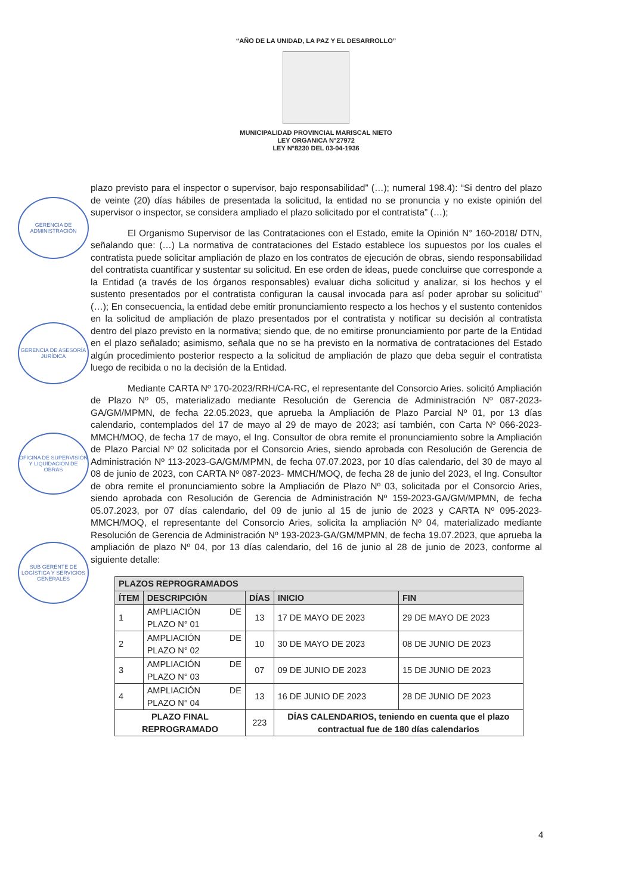“AÑO DE LA UNIDAD, LA PAZ Y EL DESARROLLO”
MUNICIPALIDAD PROVINCIAL MARISCAL NIETO
LEY ORGANICA N°27972
LEY N°8230 DEL 03-04-1936
GERENCIA DE ADMINISTRACIÓN
GERENCIA DE ASESORÍA JURÍDICA
OFICINA DE SUPERVISIÓN Y LIQUIDACIÓN DE OBRAS
SUB GERENTE DE LOGÍSTICA Y SERVICIOS GENERALES
plazo previsto para el inspector o supervisor, bajo responsabilidad” (…); numeral 198.4): “Si dentro del plazo de veinte (20) días hábiles de presentada la solicitud, la entidad no se pronuncia y no existe opinión del supervisor o inspector, se considera ampliado el plazo solicitado por el contratista” (…);
El Organismo Supervisor de las Contrataciones con el Estado, emite la Opinión N° 160-2018/ DTN, señalando que: (…) La normativa de contrataciones del Estado establece los supuestos por los cuales el contratista puede solicitar ampliación de plazo en los contratos de ejecución de obras, siendo responsabilidad del contratista cuantificar y sustentar su solicitud. En ese orden de ideas, puede concluirse que corresponde a la Entidad (a través de los órganos responsables) evaluar dicha solicitud y analizar, si los hechos y el sustento presentados por el contratista configuran la causal invocada para así poder aprobar su solicitud” (…); En consecuencia, la entidad debe emitir pronunciamiento respecto a los hechos y el sustento contenidos en la solicitud de ampliación de plazo presentados por el contratista y notificar su decisión al contratista dentro del plazo previsto en la normativa; siendo que, de no emitirse pronunciamiento por parte de la Entidad en el plazo señalado; asimismo, señala que no se ha previsto en la normativa de contrataciones del Estado algún procedimiento posterior respecto a la solicitud de ampliación de plazo que deba seguir el contratista luego de recibida o no la decisión de la Entidad.
Mediante CARTA Nº 170-2023/RRH/CA-RC, el representante del Consorcio Aries. solicitó Ampliación de Plazo Nº 05, materializado mediante Resolución de Gerencia de Administración Nº 087-2023-GA/GM/MPMN, de fecha 22.05.2023, que aprueba la Ampliación de Plazo Parcial Nº 01, por 13 días calendario, contemplados del 17 de mayo al 29 de mayo de 2023; así también, con Carta Nº 066-2023-MMCH/MOQ, de fecha 17 de mayo, el Ing. Consultor de obra remite el pronunciamiento sobre la Ampliación de Plazo Parcial Nº 02 solicitada por el Consorcio Aries, siendo aprobada con Resolución de Gerencia de Administración Nº 113-2023-GA/GM/MPMN, de fecha 07.07.2023, por 10 días calendario, del 30 de mayo al 08 de junio de 2023, con CARTA Nº 087-2023- MMCH/MOQ, de fecha 28 de junio del 2023, el Ing. Consultor de obra remite el pronunciamiento sobre la Ampliación de Plazo Nº 03, solicitada por el Consorcio Aries, siendo aprobada con Resolución de Gerencia de Administración Nº 159-2023-GA/GM/MPMN, de fecha 05.07.2023, por 07 días calendario, del 09 de junio al 15 de junio de 2023 y CARTA Nº 095-2023-MMCH/MOQ, el representante del Consorcio Aries, solicita la ampliación Nº 04, materializado mediante Resolución de Gerencia de Administración Nº 193-2023-GA/GM/MPMN, de fecha 19.07.2023, que aprueba la ampliación de plazo Nº 04, por 13 días calendario, del 16 de junio al 28 de junio de 2023, conforme al siguiente detalle:
| PLAZOS REPROGRAMADOS | | | | |
| --- | --- | --- | --- | --- |
| ÍTEM | DESCRIPCIÓN | DÍAS | INICIO | FIN |
| 1 | AMPLIACIÓN DE PLAZO N° 01 | 13 | 17 DE MAYO DE 2023 | 29 DE MAYO DE 2023 |
| 2 | AMPLIACIÓN DE PLAZO N° 02 | 10 | 30 DE MAYO DE 2023 | 08 DE JUNIO DE 2023 |
| 3 | AMPLIACIÓN DE PLAZO N° 03 | 07 | 09 DE JUNIO DE 2023 | 15 DE JUNIO DE 2023 |
| 4 | AMPLIACIÓN DE PLAZO N° 04 | 13 | 16 DE JUNIO DE 2023 | 28 DE JUNIO DE 2023 |
| PLAZO FINAL REPROGRAMADO | | 223 | DÍAS CALENDARIOS, teniendo en cuenta que el plazo contractual fue de 180 días calendarios | |
4